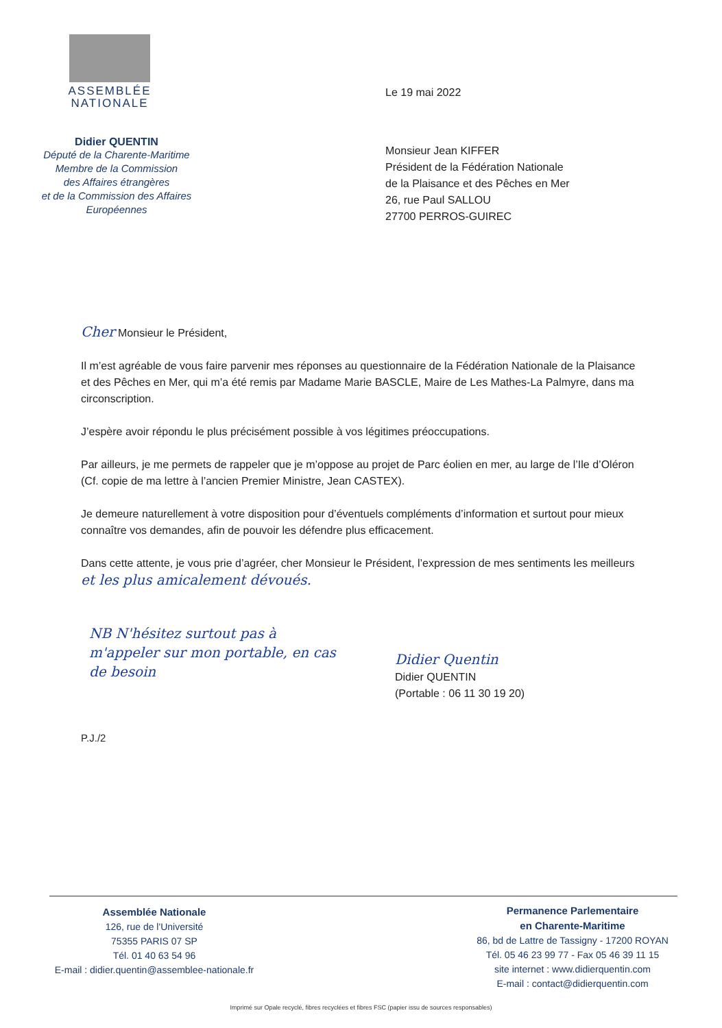ASSEMBLÉE
NATIONALE
Didier QUENTIN
Député de la Charente-Maritime
Membre de la Commission
des Affaires étrangères
et de la Commission des Affaires
Européennes
Le 19 mai 2022
Monsieur Jean KIFFER
Président de la Fédération Nationale
de la Plaisance et des Pêches en Mer
26, rue Paul SALLOU
27700 PERROS-GUIREC
Cher Monsieur le Président,
Il m’est agréable de vous faire parvenir mes réponses au questionnaire de la Fédération Nationale de la Plaisance et des Pêches en Mer, qui m’a été remis par Madame Marie BASCLE, Maire de Les Mathes-La Palmyre, dans ma circonscription.
J’espère avoir répondu le plus précisément possible à vos légitimes préoccupations.
Par ailleurs, je me permets de rappeler que je m’oppose au projet de Parc éolien en mer, au large de l’Ile d’Oléron (Cf. copie de ma lettre à l’ancien Premier Ministre, Jean CASTEX).
Je demeure naturellement à votre disposition pour d’éventuels compléments d’information et surtout pour mieux connaître vos demandes, afin de pouvoir les défendre plus efficacement.
Dans cette attente, je vous prie d’agréer, cher Monsieur le Président, l’expression de mes sentiments les meilleurs et les plus amicalement dévoués.
NB N'hésitez surtout pas à m'appeler sur mon portable, en cas de besoin
Didier Quentin
Didier QUENTIN
(Portable : 06 11 30 19 20)
P.J./2
Assemblée Nationale
126, rue de l'Université
75355 PARIS 07 SP
Tél. 01 40 63 54 96
E-mail : didier.quentin@assemblee-nationale.fr
Permanence Parlementaire
en Charente-Maritime
86, bd de Lattre de Tassigny - 17200 ROYAN
Tél. 05 46 23 99 77 - Fax 05 46 39 11 15
site internet : www.didierquentin.com
E-mail : contact@didierquentin.com
Imprimé sur Opale recyclé, fibres recyclées et fibres FSC (papier issu de sources responsables)